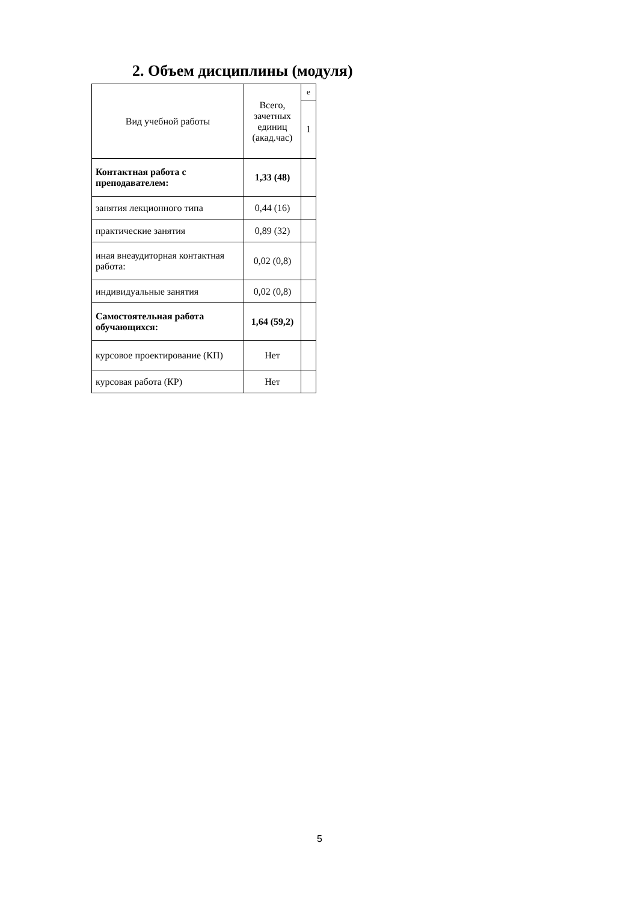2. Объем дисциплины (модуля)
| Вид учебной работы | Всего, зачетных единиц (акад.час) | е |
| | | 1 |
| Контактная работа с преподавателем: | 1,33 (48) | |
| занятия лекционного типа | 0,44 (16) | |
| практические занятия | 0,89 (32) | |
| иная внеаудиторная контактная работа: | 0,02 (0,8) | |
| индивидуальные занятия | 0,02 (0,8) | |
| Самостоятельная работа обучающихся: | 1,64 (59,2) | |
| курсовое проектирование (КП) | Нет | |
| курсовая работа (КР) | Нет | |
5